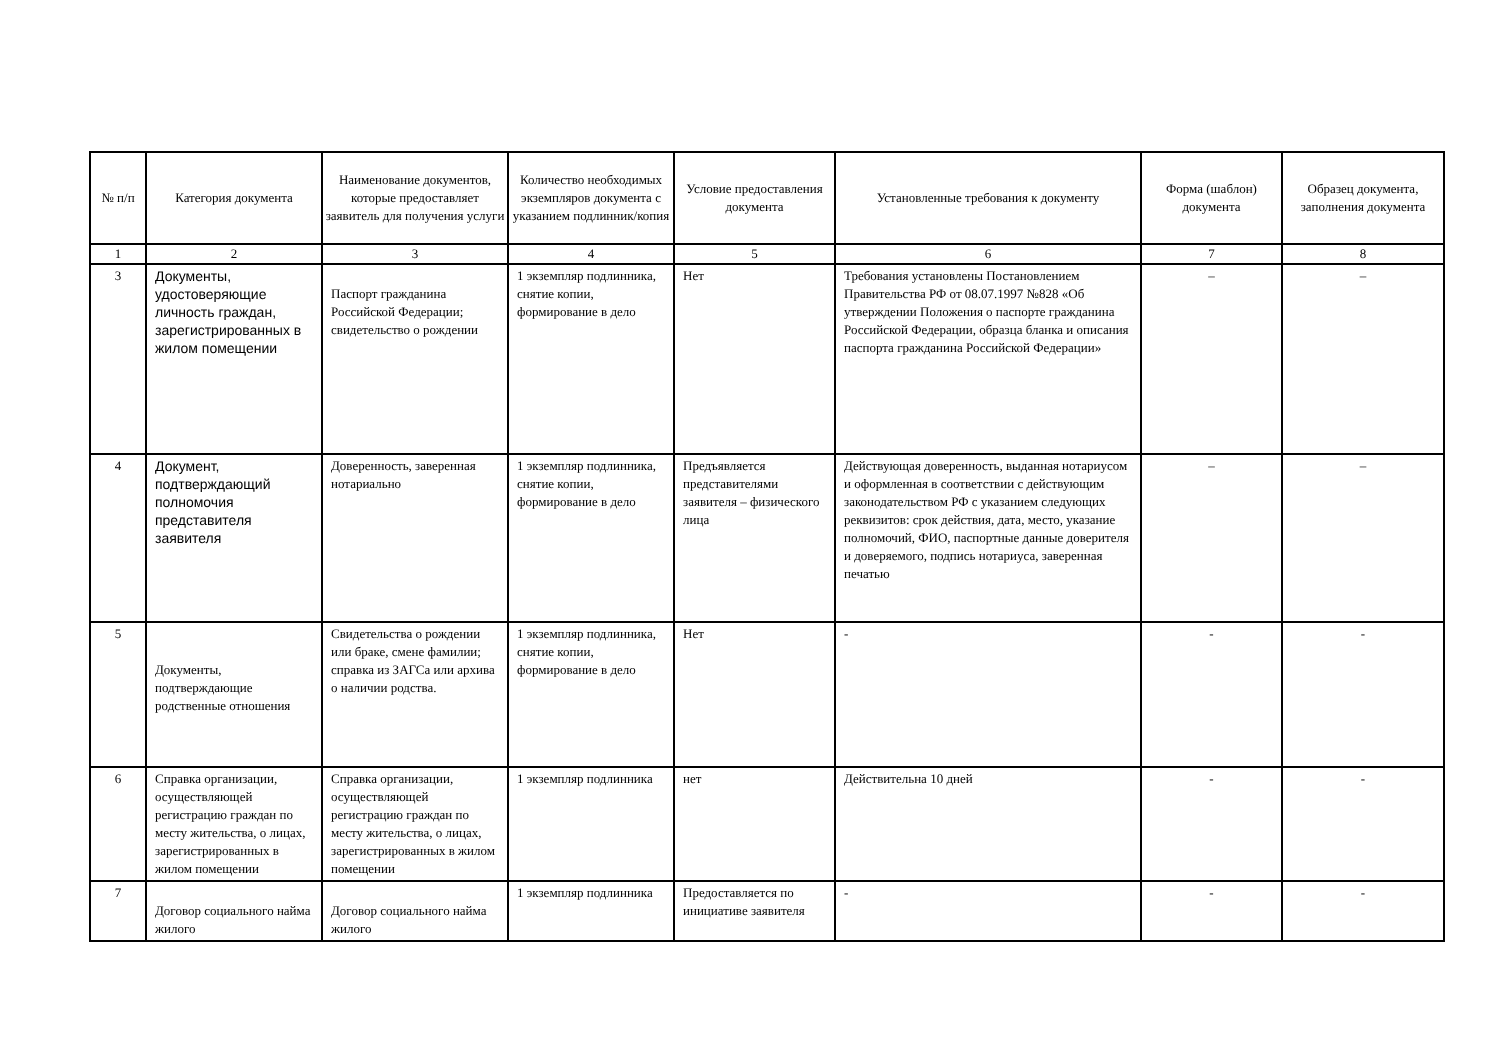| № п/п | Категория документа | Наименование документов, которые предоставляет заявитель для получения услуги | Количество необходимых экземпляров документа с указанием подлинник/копия | Условие предоставления документа | Установленные требования к документу | Форма (шаблон) документа | Образец документа, заполнения документа |
| --- | --- | --- | --- | --- | --- | --- | --- |
| 1 | 2 | 3 | 4 | 5 | 6 | 7 | 8 |
| 3 | Документы, удостоверяющие личность граждан, зарегистрированных в жилом помещении | Паспорт гражданина Российской Федерации; свидетельство о рождении | 1 экземпляр подлинника, снятие копии, формирование в дело | Нет | Требования установлены Постановлением Правительства РФ от 08.07.1997 №828 «Об утверждении Положения о паспорте гражданина Российской Федерации, образца бланка и описания паспорта гражданина Российской Федерации» | – | – |
| 4 | Документ, подтверждающий полномочия представителя заявителя | Доверенность, заверенная нотариально | 1 экземпляр подлинника, снятие копии, формирование в дело | Предъявляется представителями заявителя – физического лица | Действующая доверенность, выданная нотариусом и оформленная в соответствии с действующим законодательством РФ с указанием следующих реквизитов: срок действия, дата, место, указание полномочий, ФИО, паспортные данные доверителя и доверяемого, подпись нотариуса, заверенная печатью | – | – |
| 5 | Документы, подтверждающие родственные отношения | Свидетельства о рождении или браке, смене фамилии; справка из ЗАГСа или архива о наличии родства. | 1 экземпляр подлинника, снятие копии, формирование в дело | Нет | - | - | - |
| 6 | Справка организации, осуществляющей регистрацию граждан по месту жительства, о лицах, зарегистрированных в жилом помещении | Справка организации, осуществляющей регистрацию граждан по месту жительства, о лицах, зарегистрированных в жилом помещении | 1 экземпляр подлинника | нет | Действительна 10 дней | - | - |
| 7 | Договор социального найма жилого | Договор социального найма жилого | 1 экземпляр подлинника | Предоставляется по инициативе заявителя | - | - | - |